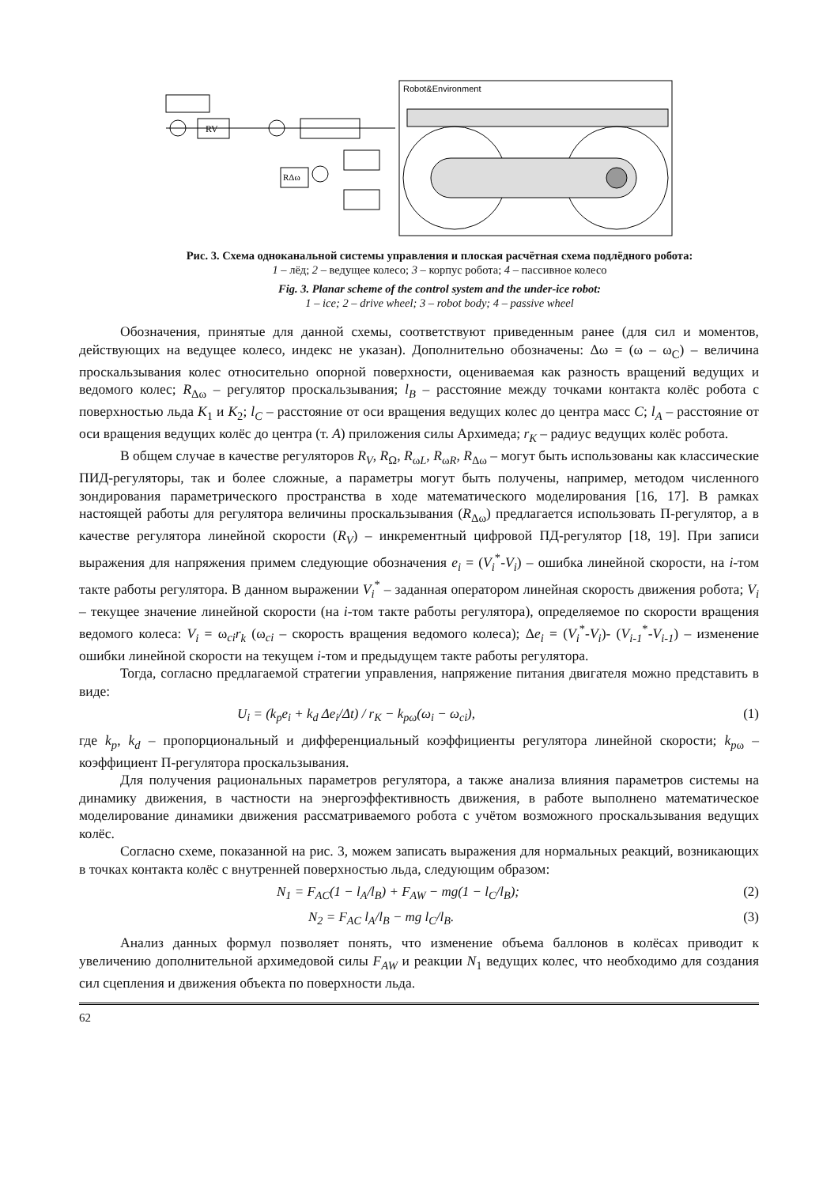Robot&Environment
RV
RΔω
Рис. 3. Схема одноканальной системы управления и плоская расчётная схема подлёдного робота:
1 – лёд; 2 – ведущее колесо; 3 – корпус робота; 4 – пассивное колесо
Fig. 3. Planar scheme of the control system and the under-ice robot:
1 – ice; 2 – drive wheel; 3 – robot body; 4 – passive wheel
Обозначения, принятые для данной схемы, соответствуют приведенным ранее (для сил и моментов, действующих на ведущее колесо, индекс не указан). Дополнительно обозначены: Δω = (ω – ω<sub>C</sub>) – величина проскальзывания колес относительно опорной поверхности, оцениваемая как разность вращений ведущих и ведомого колес; R<sub>Δω</sub> – регулятор проскальзывания; l<sub>B</sub> – расстояние между точками контакта колёс робота с поверхностью льда K<sub>1</sub> и K<sub>2</sub>; l<sub>C</sub> – расстояние от оси вращения ведущих колес до центра масс C; l<sub>A</sub> – расстояние от оси вращения ведущих колёс до центра (т. A) приложения силы Архимеда; r<sub>K</sub> – радиус ведущих колёс робота.
В общем случае в качестве регуляторов R<sub>V</sub>, R<sub>Ω</sub>, R<sub>ωL</sub>, R<sub>ωR</sub>, R<sub>Δω</sub> – могут быть использованы как классические ПИД-регуляторы, так и более сложные, а параметры могут быть получены, например, методом численного зондирования параметрического пространства в ходе математического моделирования [16, 17]. В рамках настоящей работы для регулятора величины проскальзывания (R<sub>Δω</sub>) предлагается использовать П-регулятор, а в качестве регулятора линейной скорости (R<sub>V</sub>) – инкрементный цифровой ПД-регулятор [18, 19]. При записи выражения для напряжения примем следующие обозначения e<sub>i</sub> = (V<sub>i</sub><sup>*</sup>-V<sub>i</sub>) – ошибка линейной скорости, на i-том такте работы регулятора. В данном выражении V<sub>i</sub><sup>*</sup> – заданная оператором линейная скорость движения робота; V<sub>i</sub> – текущее значение линейной скорости (на i-том такте работы регулятора), определяемое по скорости вращения ведомого колеса: V<sub>i</sub> = ω<sub>ci</sub>r<sub>k</sub> (ω<sub>ci</sub> – скорость вращения ведомого колеса); Δe<sub>i</sub> = (V<sub>i</sub><sup>*</sup>-V<sub>i</sub>)- (V<sub>i-1</sub><sup>*</sup>-V<sub>i-1</sub>) – изменение ошибки линейной скорости на текущем i-том и предыдущем такте работы регулятора.
Тогда, согласно предлагаемой стратегии управления, напряжение питания двигателя можно представить в виде:
U<sub>i</sub> = (k<sub>p</sub>e<sub>i</sub> + k<sub>d</sub> Δe<sub>i</sub>/Δt) / r<sub>K</sub> − k<sub>pω</sub>(ω<sub>i</sub> − ω<sub>ci</sub>), (1)
где k<sub>p</sub>, k<sub>d</sub> – пропорциональный и дифференциальный коэффициенты регулятора линейной скорости; k<sub>pω</sub> – коэффициент П-регулятора проскальзывания.
Для получения рациональных параметров регулятора, а также анализа влияния параметров системы на динамику движения, в частности на энергоэффективность движения, в работе выполнено математическое моделирование динамики движения рассматриваемого робота с учётом возможного проскальзывания ведущих колёс.
Согласно схеме, показанной на рис. 3, можем записать выражения для нормальных реакций, возникающих в точках контакта колёс с внутренней поверхностью льда, следующим образом:
N<sub>1</sub> = F<sub>AC</sub>(1 − l<sub>A</sub>/l<sub>B</sub>) + F<sub>AW</sub> − mg(1 − l<sub>C</sub>/l<sub>B</sub>); (2)
N<sub>2</sub> = F<sub>AC</sub> l<sub>A</sub>/l<sub>B</sub> − mg l<sub>C</sub>/l<sub>B</sub>. (3)
Анализ данных формул позволяет понять, что изменение объема баллонов в колёсах приводит к увеличению дополнительной архимедовой силы F<sub>AW</sub> и реакции N<sub>1</sub> ведущих колес, что необходимо для создания сил сцепления и движения объекта по поверхности льда.
62